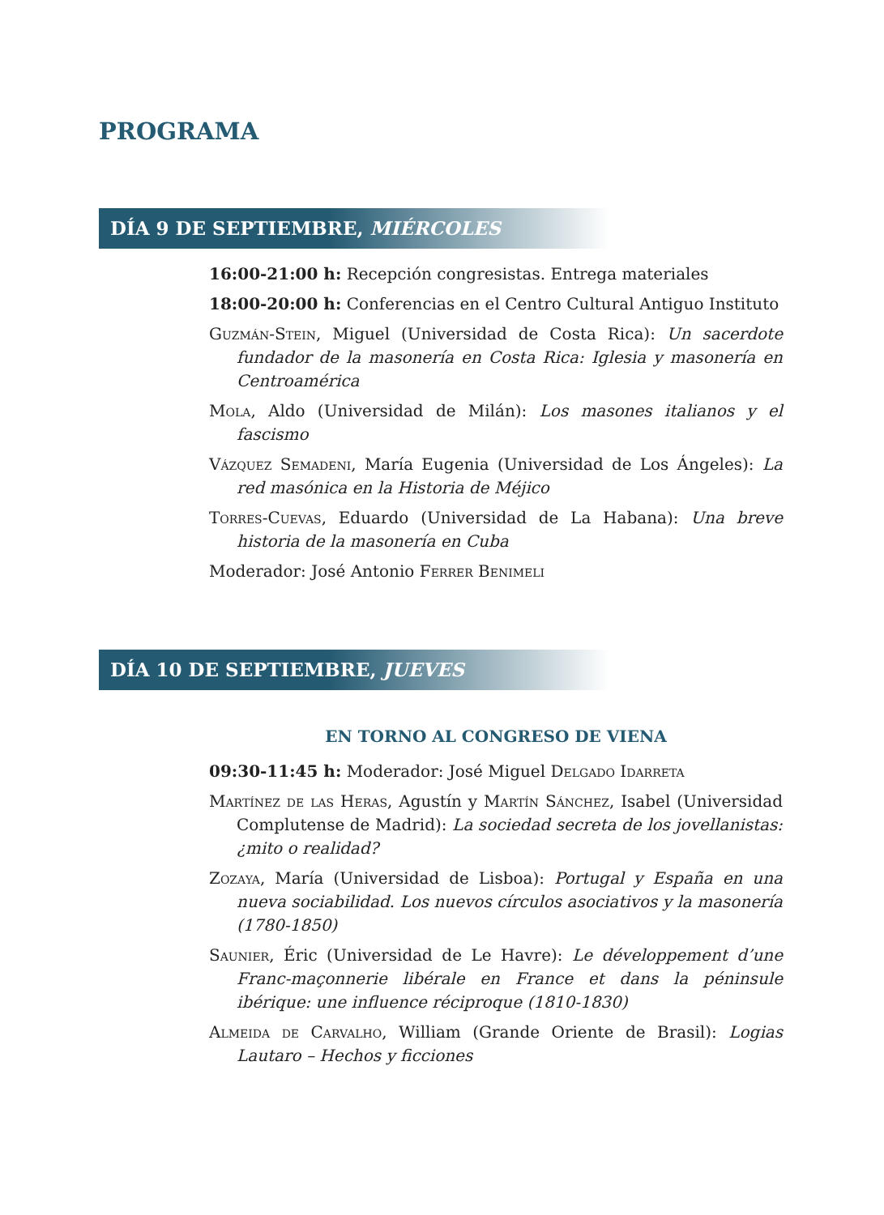PROGRAMA
DÍA 9 DE SEPTIEMBRE, MIÉRCOLES
16:00-21:00 h: Recepción congresistas. Entrega materiales
18:00-20:00 h: Conferencias en el Centro Cultural Antiguo Instituto
Guzmán-Stein, Miguel (Universidad de Costa Rica): Un sacerdote fundador de la masonería en Costa Rica: Iglesia y masonería en Centroamérica
Mola, Aldo (Universidad de Milán): Los masones italianos y el fascismo
Vázquez Semadeni, María Eugenia (Universidad de Los Ángeles): La red masónica en la Historia de Méjico
Torres-Cuevas, Eduardo (Universidad de La Habana): Una breve historia de la masonería en Cuba
Moderador: José Antonio Ferrer Benimeli
DÍA 10 DE SEPTIEMBRE, JUEVES
EN TORNO AL CONGRESO DE VIENA
09:30-11:45 h: Moderador: José Miguel Delgado Idarreta
Martínez de las Heras, Agustín y Martín Sánchez, Isabel (Universidad Complutense de Madrid): La sociedad secreta de los jovellanistas: ¿mito o realidad?
Zozaya, María (Universidad de Lisboa): Portugal y España en una nueva sociabilidad. Los nuevos círculos asociativos y la masonería (1780-1850)
Saunier, Éric (Universidad de Le Havre): Le développement d’une Franc-maçonnerie libérale en France et dans la péninsule ibérique: une influence réciproque (1810-1830)
Almeida de Carvalho, William (Grande Oriente de Brasil): Logias Lautaro – Hechos y ficciones